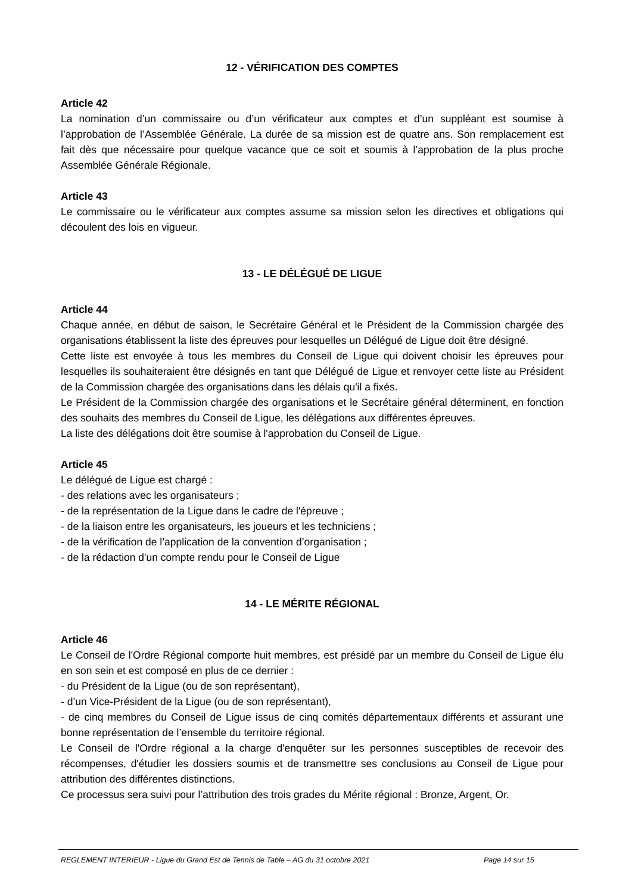12 - VÉRIFICATION DES COMPTES
Article 42
La nomination d’un commissaire ou d’un vérificateur aux comptes et d’un suppléant est soumise à l’approbation de l’Assemblée Générale. La durée de sa mission est de quatre ans. Son remplacement est fait dès que nécessaire pour quelque vacance que ce soit et soumis à l’approbation de la plus proche Assemblée Générale Régionale.
Article 43
Le commissaire ou le vérificateur aux comptes assume sa mission selon les directives et obligations qui découlent des lois en vigueur.
13 - LE DÉLÉGUÉ DE LIGUE
Article 44
Chaque année, en début de saison, le Secrétaire Général et le Président de la Commission chargée des organisations établissent la liste des épreuves pour lesquelles un Délégué de Ligue doit être désigné.
Cette liste est envoyée à tous les membres du Conseil de Ligue qui doivent choisir les épreuves pour lesquelles ils souhaiteraient être désignés en tant que Délégué de Ligue et renvoyer cette liste au Président de la Commission chargée des organisations dans les délais qu'il a fixés.
Le Président de la Commission chargée des organisations et le Secrétaire général déterminent, en fonction des souhaits des membres du Conseil de Ligue, les délégations aux différentes épreuves.
La liste des délégations doit être soumise à l'approbation du Conseil de Ligue.
Article 45
Le délégué de Ligue est chargé :
- des relations avec les organisateurs ;
- de la représentation de la Ligue dans le cadre de l'épreuve ;
- de la liaison entre les organisateurs, les joueurs et les techniciens ;
- de la vérification de l’application de la convention d’organisation ;
- de la rédaction d'un compte rendu pour le Conseil de Ligue
14 - LE MÉRITE RÉGIONAL
Article 46
Le Conseil de l'Ordre Régional comporte huit membres, est présidé par un membre du Conseil de Ligue élu en son sein et est composé en plus de ce dernier :
- du Président de la Ligue (ou de son représentant),
- d’un Vice-Président de la Ligue (ou de son représentant),
- de cinq membres du Conseil de Ligue issus de cinq comités départementaux différents et assurant une bonne représentation de l’ensemble du territoire régional.
Le Conseil de l'Ordre régional a la charge d'enquêter sur les personnes susceptibles de recevoir des récompenses, d'étudier les dossiers soumis et de transmettre ses conclusions au Conseil de Ligue pour attribution des différentes distinctions.
Ce processus sera suivi pour l’attribution des trois grades du Mérite régional : Bronze, Argent, Or.
REGLEMENT INTERIEUR - Ligue du Grand Est de Tennis de Table – AG du 31 octobre 2021 Page 14 sur 15